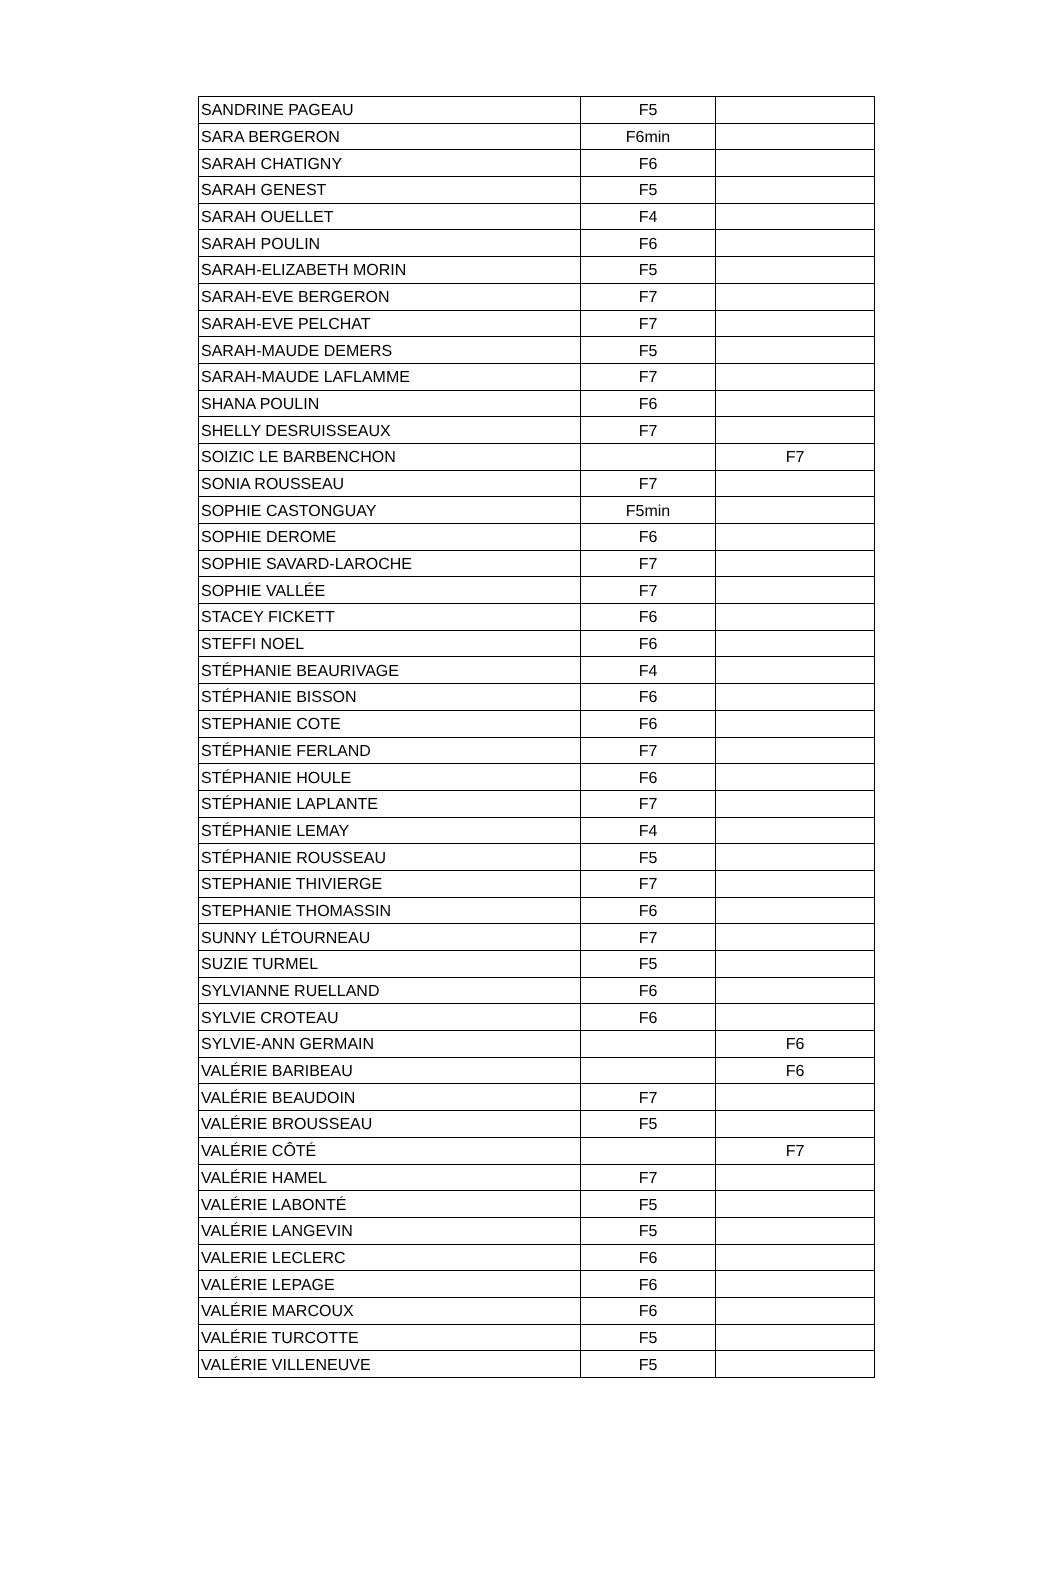| SANDRINE PAGEAU | F5 | |
| SARA BERGERON | F6min | |
| SARAH CHATIGNY | F6 | |
| SARAH GENEST | F5 | |
| SARAH OUELLET | F4 | |
| SARAH POULIN | F6 | |
| SARAH-ELIZABETH MORIN | F5 | |
| SARAH-EVE BERGERON | F7 | |
| SARAH-EVE PELCHAT | F7 | |
| SARAH-MAUDE DEMERS | F5 | |
| SARAH-MAUDE LAFLAMME | F7 | |
| SHANA POULIN | F6 | |
| SHELLY DESRUISSEAUX | F7 | |
| SOIZIC LE BARBENCHON | | F7 |
| SONIA ROUSSEAU | F7 | |
| SOPHIE CASTONGUAY | F5min | |
| SOPHIE DEROME | F6 | |
| SOPHIE SAVARD-LAROCHE | F7 | |
| SOPHIE VALLÉE | F7 | |
| STACEY FICKETT | F6 | |
| STEFFI NOEL | F6 | |
| STÉPHANIE BEAURIVAGE | F4 | |
| STÉPHANIE BISSON | F6 | |
| STEPHANIE COTE | F6 | |
| STÉPHANIE FERLAND | F7 | |
| STÉPHANIE HOULE | F6 | |
| STÉPHANIE LAPLANTE | F7 | |
| STÉPHANIE LEMAY | F4 | |
| STÉPHANIE ROUSSEAU | F5 | |
| STEPHANIE THIVIERGE | F7 | |
| STEPHANIE THOMASSIN | F6 | |
| SUNNY LÉTOURNEAU | F7 | |
| SUZIE TURMEL | F5 | |
| SYLVIANNE RUELLAND | F6 | |
| SYLVIE CROTEAU | F6 | |
| SYLVIE-ANN GERMAIN | | F6 |
| VALÉRIE BARIBEAU | | F6 |
| VALÉRIE BEAUDOIN | F7 | |
| VALÉRIE BROUSSEAU | F5 | |
| VALÉRIE CÔTÉ | | F7 |
| VALÉRIE HAMEL | F7 | |
| VALÉRIE LABONTÉ | F5 | |
| VALÉRIE LANGEVIN | F5 | |
| VALERIE LECLERC | F6 | |
| VALÉRIE LEPAGE | F6 | |
| VALÉRIE MARCOUX | F6 | |
| VALÉRIE TURCOTTE | F5 | |
| VALÉRIE VILLENEUVE | F5 | |